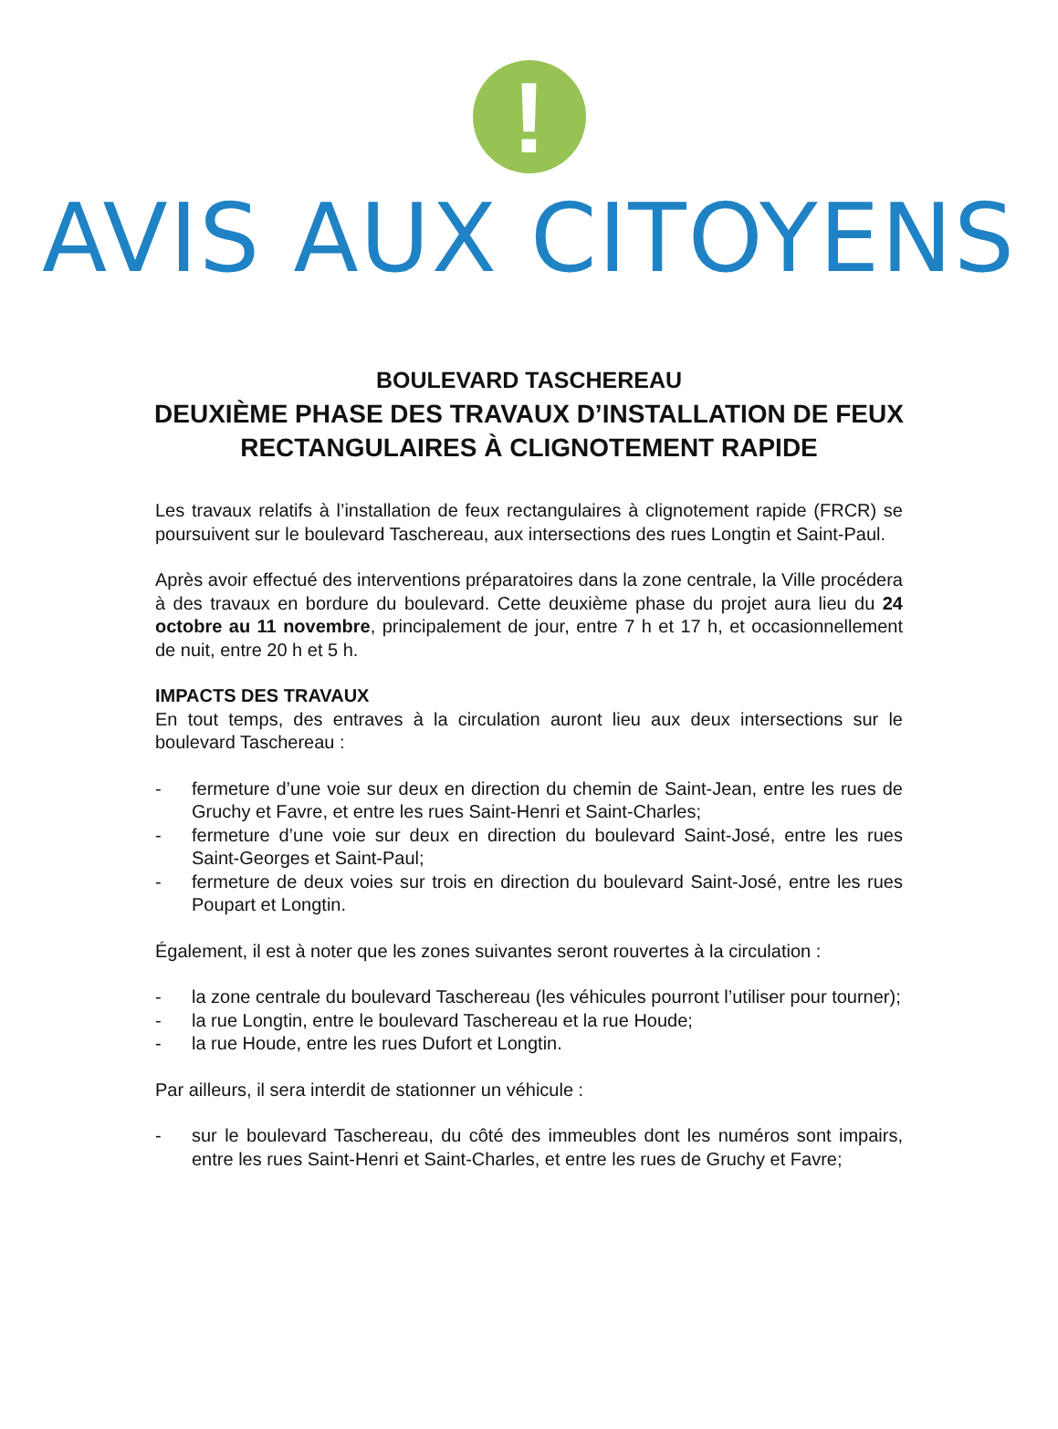!
AVIS AUX CITOYENS
BOULEVARD TASCHEREAU
DEUXIÈME PHASE DES TRAVAUX D’INSTALLATION DE FEUX RECTANGULAIRES À CLIGNOTEMENT RAPIDE
Les travaux relatifs à l’installation de feux rectangulaires à clignotement rapide (FRCR) se poursuivent sur le boulevard Taschereau, aux intersections des rues Longtin et Saint-Paul.
Après avoir effectué des interventions préparatoires dans la zone centrale, la Ville procédera à des travaux en bordure du boulevard. Cette deuxième phase du projet aura lieu du 24 octobre au 11 novembre, principalement de jour, entre 7 h et 17 h, et occasionnellement de nuit, entre 20 h et 5 h.
IMPACTS DES TRAVAUX
En tout temps, des entraves à la circulation auront lieu aux deux intersections sur le boulevard Taschereau :
- fermeture d’une voie sur deux en direction du chemin de Saint-Jean, entre les rues de Gruchy et Favre, et entre les rues Saint-Henri et Saint-Charles;
- fermeture d’une voie sur deux en direction du boulevard Saint-José, entre les rues Saint-Georges et Saint-Paul;
- fermeture de deux voies sur trois en direction du boulevard Saint-José, entre les rues Poupart et Longtin.
Également, il est à noter que les zones suivantes seront rouvertes à la circulation :
- la zone centrale du boulevard Taschereau (les véhicules pourront l’utiliser pour tourner);
- la rue Longtin, entre le boulevard Taschereau et la rue Houde;
- la rue Houde, entre les rues Dufort et Longtin.
Par ailleurs, il sera interdit de stationner un véhicule :
- sur le boulevard Taschereau, du côté des immeubles dont les numéros sont impairs, entre les rues Saint-Henri et Saint-Charles, et entre les rues de Gruchy et Favre;